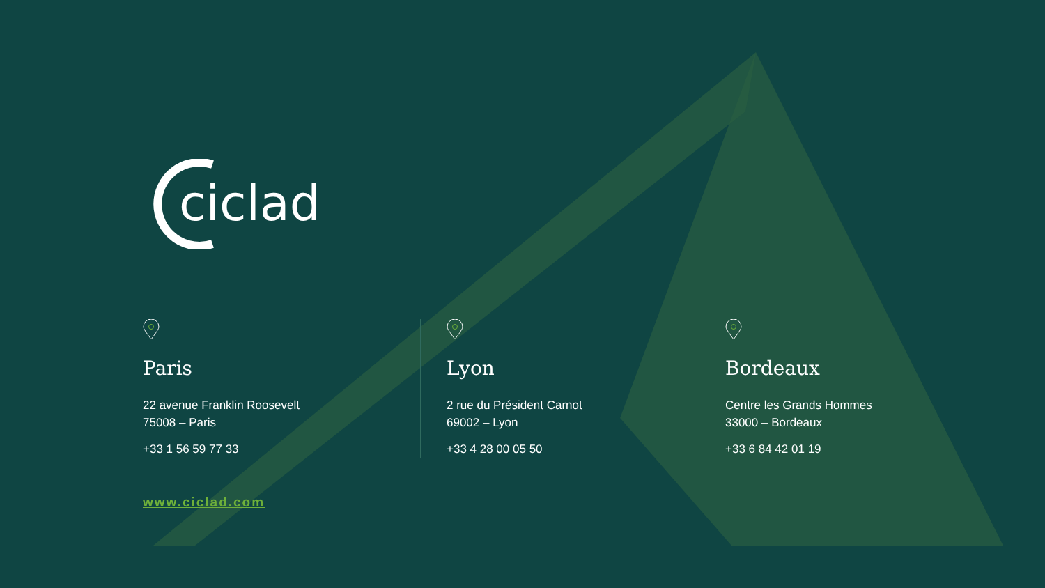ciclad
Paris
22 avenue Franklin Roosevelt
75008 – Paris
+33 1 56 59 77 33
Lyon
2 rue du Président Carnot
69002 – Lyon
+33 4 28 00 05 50
Bordeaux
Centre les Grands Hommes
33000 – Bordeaux
+33 6 84 42 01 19
www.ciclad.com